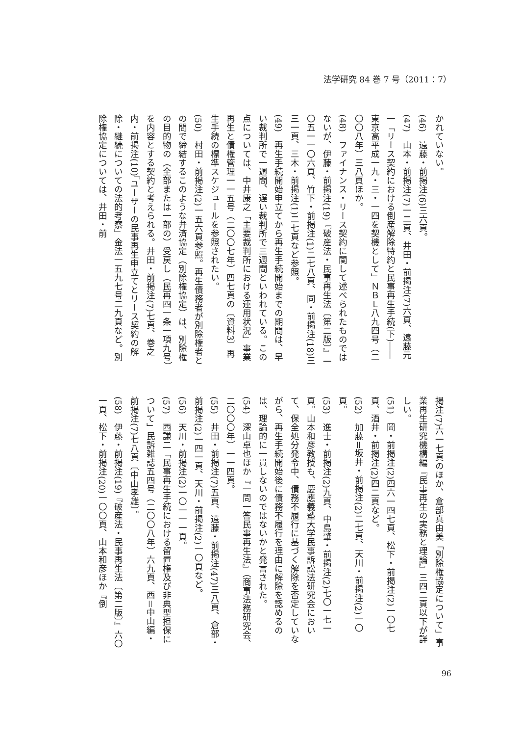法学研究 84 巻 7 号（2011：7）
かれていない。
(46)　遠藤・前掲注(6)三六頁。
(47)　山本・前掲注(7)一二頁、井田・前掲注(7)六頁、遠藤元一「リース契約における倒産解除特約と民事再生手続(下)――東京高平成一九・三・一四を契機として」ＮＢＬ八九四号（二〇〇八年）三八頁ほか。
(48)　ファイナンス・リース契約に関して述べられたものではないが、伊藤・前掲注(19)『破産法・民事再生法〔第二版〕』一〇五一一〇六頁、竹下・前掲注(1)二七八頁、同・前掲注(18)三三一頁、三木・前掲注(1)二七頁など参照。
(49)　再生手続開始申立てから再生手続開始までの期間は、早い裁判所で一週間、遅い裁判所で三週間といわれている。この点については、中井康之「主要裁判所における運用状況」事業再生と債権管理一一五号（二〇〇七年）四七頁の〔資料3〕再生手続の標準スケジュールを参照されたい。
(50)　村田・前掲注(2)一五六頁参照。再生債務者が別除権者との間で締結するこのような弁済協定（別除権協定）は、別除権の目的物の（全部または一部の）受戻し（民再四一条一項九号）を内容とする契約と考えられる。井田・前掲注(7)七頁、巻之内・前掲注(10)「ユーザーの民事再生申立てとリース契約の解除・継続についての法的考察」金法一五九七号二九頁など。別除権協定については、井田・前
掲注(7)六一七頁のほか、倉部真由美「別除権協定について」事業再生研究機構編『民事再生の実務と理論』三四二頁以下が詳しい。
(51)　岡・前掲注(2)四六一四七頁、松下・前掲注(2)一〇七頁、酒井・前掲注(2)四二頁など。
(52)　加藤＝坂井・前掲注(2)二七頁、天川・前掲注(2)一〇頁。
(53)　進士・前掲注(2)九頁、中島肇・前掲注(2)七〇一七一頁。山本和彦教授も、慶應義塾大学民事訴訟法研究会において、保全処分発令中、債務不履行に基づく解除を否定していながら、再生手続開始後に債務不履行を理由に解除を認めるのは、理論的に一貫しないのではないかと発言された。
(54)　深山卓也ほか『一問一答民事再生法』（商事法務研究会、二〇〇〇年）一一四頁。
(55)　井田・前掲注(7)五頁、遠藤・前掲注(47)三八頁、倉部・前掲注(2)一四一頁、天川・前掲注(2)一〇頁など。
(56)　天川・前掲注(2)一〇一一一頁。
(57)　西謙二「民事再生手続における留置権及び非典型担保について」民訴雑誌五四号（二〇〇八年）六九頁、西＝中山編・前掲注(7)七八頁〔中山孝雄〕。
(58)　伊藤・前掲注(19)『破産法・民事再生法〔第二版〕』六〇一頁、松下・前掲注(20)一〇〇頁、山本和彦ほか『倒
96